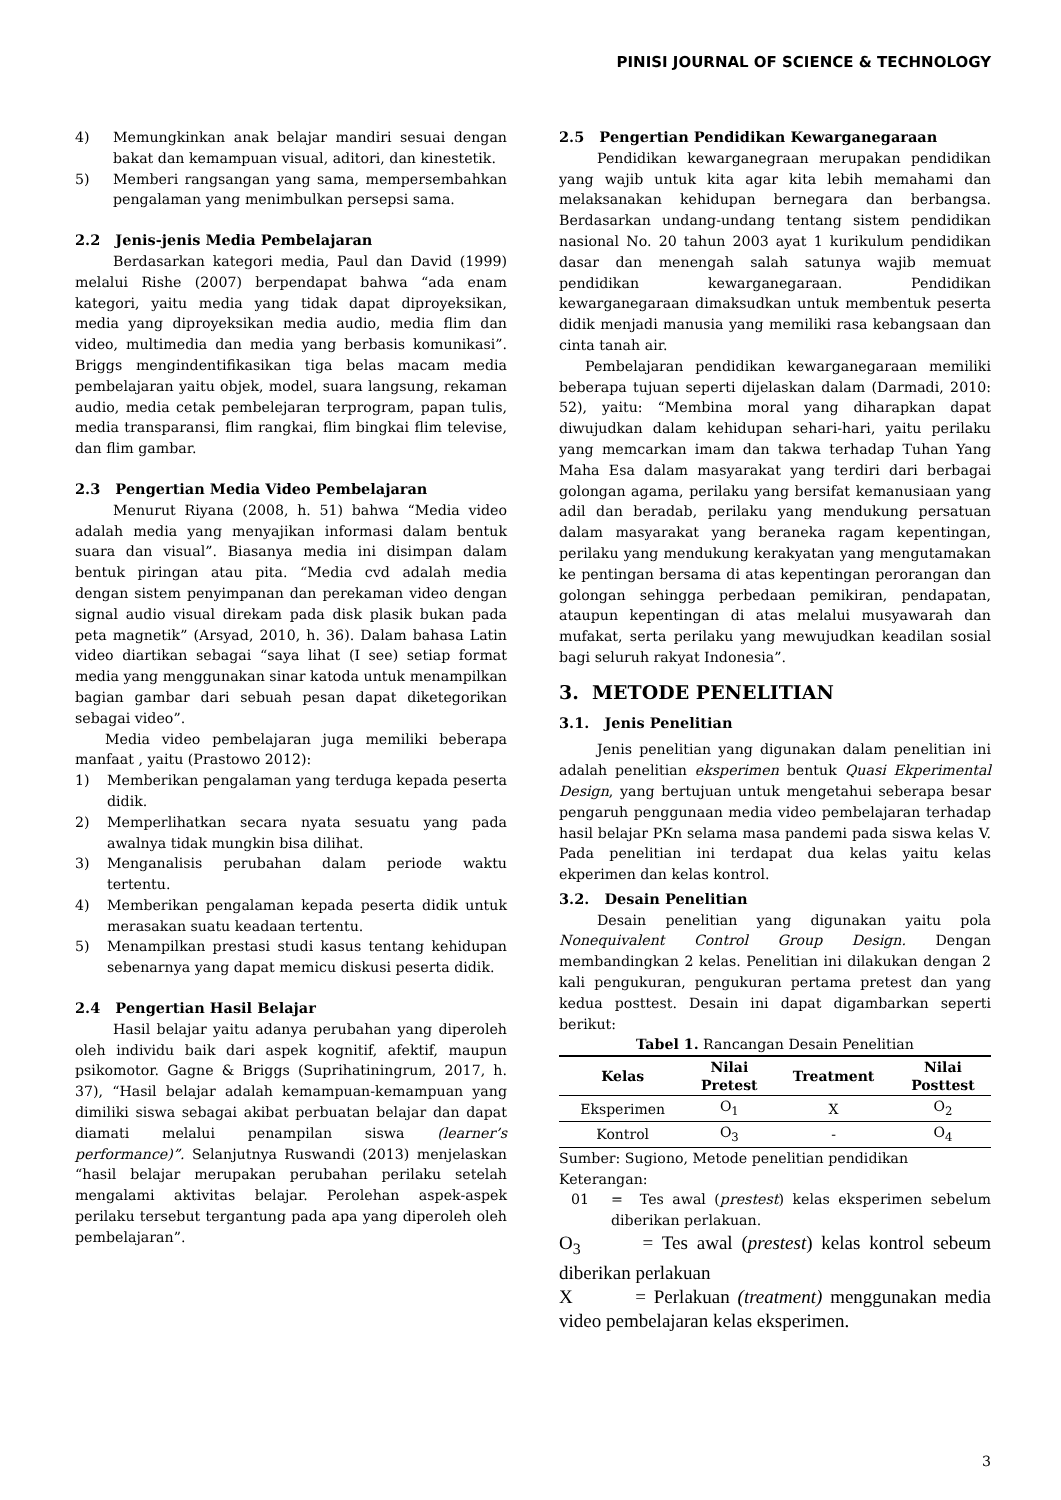PINISI JOURNAL OF SCIENCE & TECHNOLOGY
4) Memungkinkan anak belajar mandiri sesuai dengan bakat dan kemampuan visual, aditori, dan kinestetik.
5) Memberi rangsangan yang sama, mempersembahkan pengalaman yang menimbulkan persepsi sama.
2.2 Jenis-jenis Media Pembelajaran
Berdasarkan kategori media, Paul dan David (1999) melalui Rishe (2007) berpendapat bahwa “ada enam kategori, yaitu media yang tidak dapat diproyeksikan, media yang diproyeksikan media audio, media flim dan video, multimedia dan media yang berbasis komunikasi”. Briggs mengindentifikasikan tiga belas macam media pembelajaran yaitu objek, model, suara langsung, rekaman audio, media cetak pembelejaran terprogram, papan tulis, media transparansi, flim rangkai, flim bingkai flim televise, dan flim gambar.
2.3 Pengertian Media Video Pembelajaran
Menurut Riyana (2008, h. 51) bahwa “Media video adalah media yang menyajikan informasi dalam bentuk suara dan visual”. Biasanya media ini disimpan dalam bentuk piringan atau pita. “Media cvd adalah media dengan sistem penyimpanan dan perekaman video dengan signal audio visual direkam pada disk plasik bukan pada peta magnetik” (Arsyad, 2010, h. 36). Dalam bahasa Latin video diartikan sebagai “saya lihat (I see) setiap format media yang menggunakan sinar katoda untuk menampilkan bagian gambar dari sebuah pesan dapat diketegorikan sebagai video”.
Media video pembelajaran juga memiliki beberapa manfaat , yaitu (Prastowo 2012):
1) Memberikan pengalaman yang terduga kepada peserta didik.
2) Memperlihatkan secara nyata sesuatu yang pada awalnya tidak mungkin bisa dilihat.
3) Menganalisis perubahan dalam periode waktu tertentu.
4) Memberikan pengalaman kepada peserta didik untuk merasakan suatu keadaan tertentu.
5) Menampilkan prestasi studi kasus tentang kehidupan sebenarnya yang dapat memicu diskusi peserta didik.
2.4 Pengertian Hasil Belajar
Hasil belajar yaitu adanya perubahan yang diperoleh oleh individu baik dari aspek kognitif, afektif, maupun psikomotor. Gagne & Briggs (Suprihatiningrum, 2017, h. 37), “Hasil belajar adalah kemampuan-kemampuan yang dimiliki siswa sebagai akibat perbuatan belajar dan dapat diamati melalui penampilan siswa (learner’s performance)”. Selanjutnya Ruswandi (2013) menjelaskan “hasil belajar merupakan perubahan perilaku setelah mengalami aktivitas belajar. Perolehan aspek-aspek perilaku tersebut tergantung pada apa yang diperoleh oleh pembelajaran”.
2.5 Pengertian Pendidikan Kewarganegaraan
Pendidikan kewarganegraan merupakan pendidikan yang wajib untuk kita agar kita lebih memahami dan melaksanakan kehidupan bernegara dan berbangsa. Berdasarkan undang-undang tentang sistem pendidikan nasional No. 20 tahun 2003 ayat 1 kurikulum pendidikan dasar dan menengah salah satunya wajib memuat pendidikan kewarganegaraan. Pendidikan kewarganegaraan dimaksudkan untuk membentuk peserta didik menjadi manusia yang memiliki rasa kebangsaan dan cinta tanah air.
Pembelajaran pendidikan kewarganegaraan memiliki beberapa tujuan seperti dijelaskan dalam (Darmadi, 2010: 52), yaitu: “Membina moral yang diharapkan dapat diwujudkan dalam kehidupan sehari-hari, yaitu perilaku yang memcarkan imam dan takwa terhadap Tuhan Yang Maha Esa dalam masyarakat yang terdiri dari berbagai golongan agama, perilaku yang bersifat kemanusiaan yang adil dan beradab, perilaku yang mendukung persatuan dalam masyarakat yang beraneka ragam kepentingan, perilaku yang mendukung kerakyatan yang mengutamakan ke pentingan bersama di atas kepentingan perorangan dan golongan sehingga perbedaan pemikiran, pendapatan, ataupun kepentingan di atas melalui musyawarah dan mufakat, serta perilaku yang mewujudkan keadilan sosial bagi seluruh rakyat Indonesia”.
3. METODE PENELITIAN
3.1. Jenis Penelitian
Jenis penelitian yang digunakan dalam penelitian ini adalah penelitian eksperimen bentuk Quasi Ekperimental Design, yang bertujuan untuk mengetahui seberapa besar pengaruh penggunaan media video pembelajaran terhadap hasil belajar PKn selama masa pandemi pada siswa kelas V. Pada penelitian ini terdapat dua kelas yaitu kelas ekperimen dan kelas kontrol.
3.2. Desain Penelitian
Desain penelitian yang digunakan yaitu pola Nonequivalent Control Group Design. Dengan membandingkan 2 kelas. Penelitian ini dilakukan dengan 2 kali pengukuran, pengukuran pertama pretest dan yang kedua posttest. Desain ini dapat digambarkan seperti berikut:
Tabel 1. Rancangan Desain Penelitian
| Kelas | Nilai Pretest | Treatment | Nilai Posttest |
| --- | --- | --- | --- |
| Eksperimen | O<sub>1</sub> | X | O<sub>2</sub> |
| Kontrol | O<sub>3</sub> | - | O<sub>4</sub> |
Sumber: Sugiono, Metode penelitian pendidikan
Keterangan:
01 = Tes awal (prestest) kelas eksperimen sebelum diberikan perlakuan.
O<sub>3</sub> = Tes awal (prestest) kelas kontrol sebeum diberikan perlakuan
X = Perlakuan (treatment) menggunakan media video pembelajaran kelas eksperimen.
3